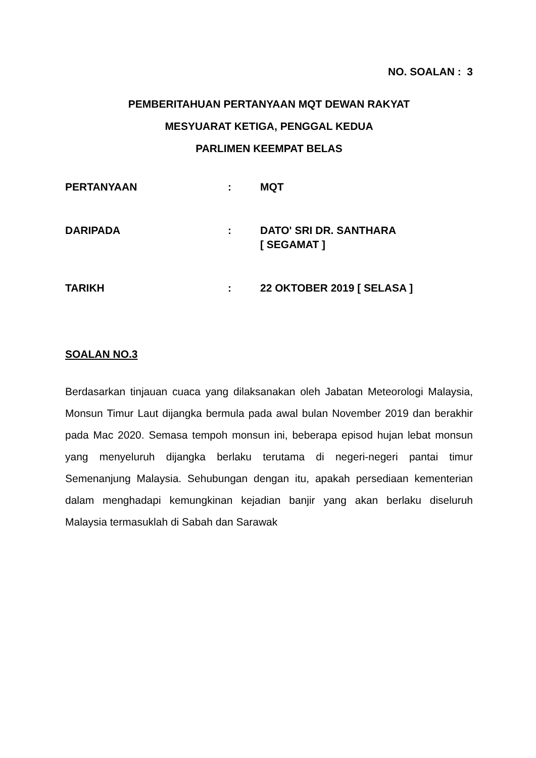NO. SOALAN : 3
PEMBERITAHUAN PERTANYAAN MQT DEWAN RAKYAT
MESYUARAT KETIGA, PENGGAL KEDUA
PARLIMEN KEEMPAT BELAS
| PERTANYAAN | : | MQT |
| DARIPADA | : | DATO' SRI DR. SANTHARA [ SEGAMAT ] |
| TARIKH | : | 22 OKTOBER 2019 [ SELASA ] |
SOALAN NO.3
Berdasarkan tinjauan cuaca yang dilaksanakan oleh Jabatan Meteorologi Malaysia, Monsun Timur Laut dijangka bermula pada awal bulan November 2019 dan berakhir pada Mac 2020. Semasa tempoh monsun ini, beberapa episod hujan lebat monsun yang menyeluruh dijangka berlaku terutama di negeri-negeri pantai timur Semenanjung Malaysia. Sehubungan dengan itu, apakah persediaan kementerian dalam menghadapi kemungkinan kejadian banjir yang akan berlaku diseluruh Malaysia termasuklah di Sabah dan Sarawak